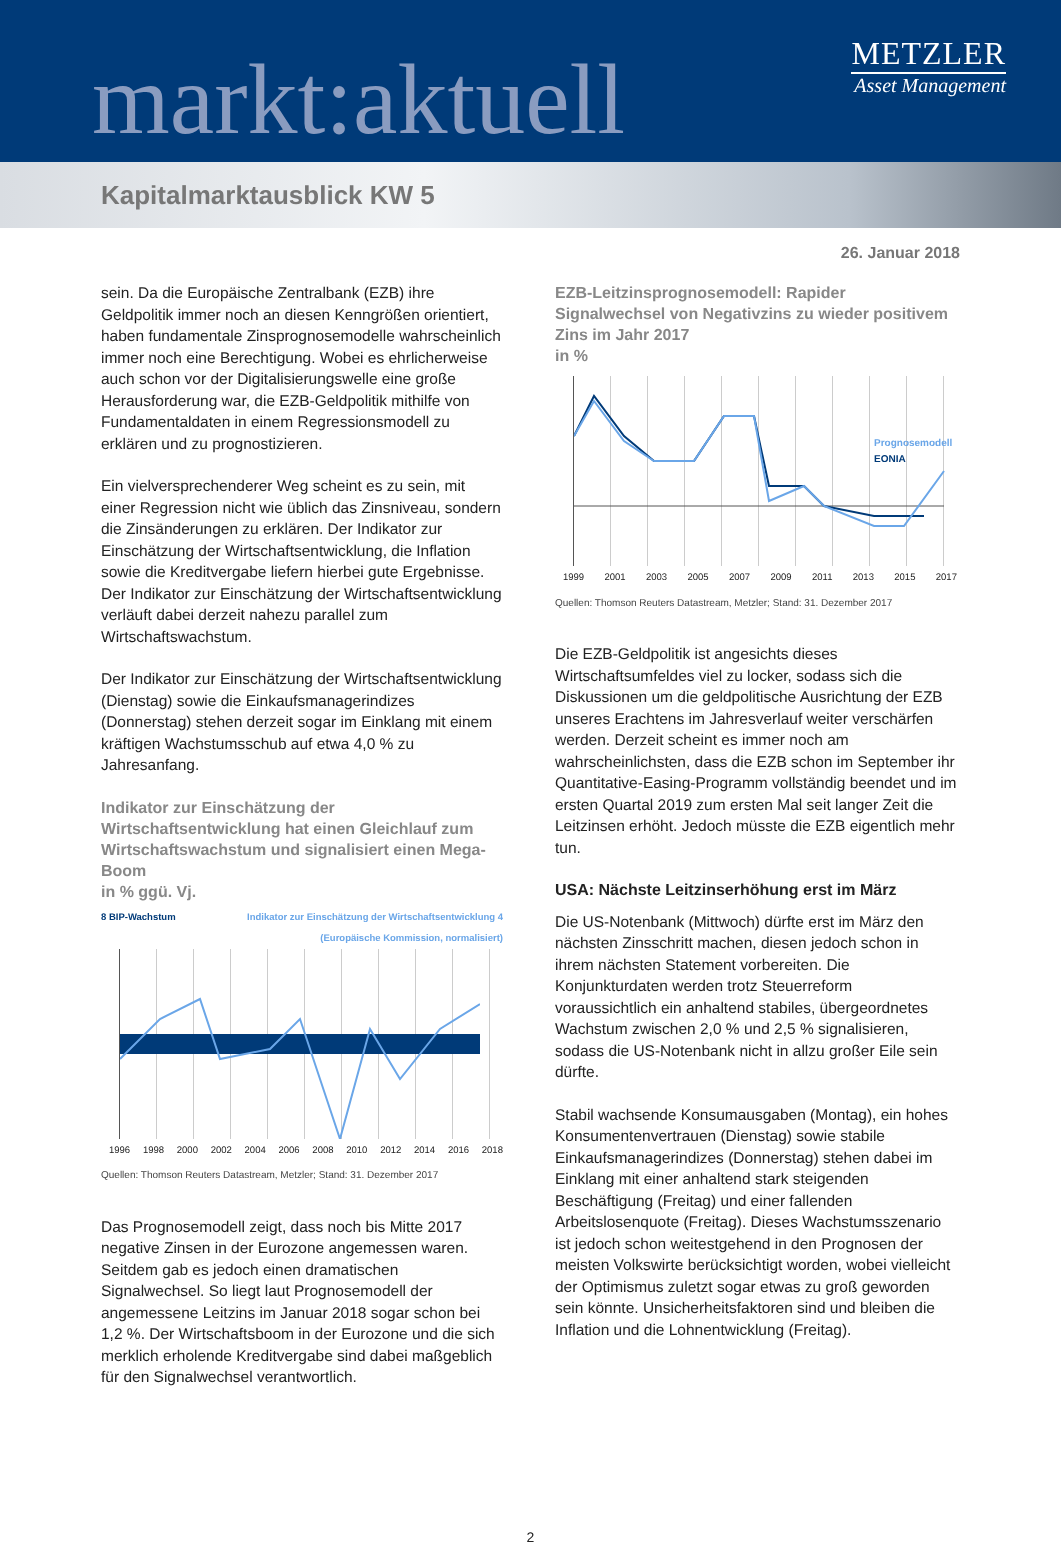markt:aktuell
METZLER
Asset Management
Kapitalmarktausblick KW 5
26. Januar 2018
sein. Da die Europäische Zentralbank (EZB) ihre Geldpolitik immer noch an diesen Kenngrößen orientiert, haben fundamentale Zinsprognosemodelle wahrscheinlich immer noch eine Berechtigung. Wobei es ehrlicherweise auch schon vor der Digitalisierungswelle eine große Herausforderung war, die EZB-Geldpolitik mithilfe von Fundamentaldaten in einem Regressionsmodell zu erklären und zu prognostizieren.
Ein vielversprechenderer Weg scheint es zu sein, mit einer Regression nicht wie üblich das Zinsniveau, sondern die Zinsänderungen zu erklären. Der Indikator zur Einschätzung der Wirtschaftsentwicklung, die Inflation sowie die Kreditvergabe liefern hierbei gute Ergebnisse. Der Indikator zur Einschätzung der Wirtschaftsentwicklung verläuft dabei derzeit nahezu parallel zum Wirtschaftswachstum.
Der Indikator zur Einschätzung der Wirtschaftsentwicklung (Dienstag) sowie die Einkaufsmanagerindizes (Donnerstag) stehen derzeit sogar im Einklang mit einem kräftigen Wachstumsschub auf etwa 4,0 % zu Jahresanfang.
Indikator zur Einschätzung der Wirtschaftsentwicklung hat einen Gleichlauf zum Wirtschaftswachstum und signalisiert einen Mega-Boom
in % ggü. Vj.
8 BIP-Wachstum Indikator zur Einschätzung der Wirtschaftsentwicklung 4
(Europäische Kommission, normalisiert)
1996 1998 2000 2002 2004 2006 2008 2010 2012 2014 2016 2018
Quellen: Thomson Reuters Datastream, Metzler; Stand: 31. Dezember 2017
Das Prognosemodell zeigt, dass noch bis Mitte 2017 negative Zinsen in der Eurozone angemessen waren. Seitdem gab es jedoch einen dramatischen Signalwechsel. So liegt laut Prognosemodell der angemessene Leitzins im Januar 2018 sogar schon bei 1,2 %. Der Wirtschaftsboom in der Eurozone und die sich merklich erholende Kreditvergabe sind dabei maßgeblich für den Signalwechsel verantwortlich.
EZB-Leitzinsprognosemodell: Rapider Signalwechsel von Negativzins zu wieder positivem Zins im Jahr 2017
in %
Prognosemodell
EONIA
1999 2001 2003 2005 2007 2009 2011 2013 2015 2017
Quellen: Thomson Reuters Datastream, Metzler; Stand: 31. Dezember 2017
Die EZB-Geldpolitik ist angesichts dieses Wirtschaftsumfeldes viel zu locker, sodass sich die Diskussionen um die geldpolitische Ausrichtung der EZB unseres Erachtens im Jahresverlauf weiter verschärfen werden. Derzeit scheint es immer noch am wahrscheinlichsten, dass die EZB schon im September ihr Quantitative-Easing-Programm vollständig beendet und im ersten Quartal 2019 zum ersten Mal seit langer Zeit die Leitzinsen erhöht. Jedoch müsste die EZB eigentlich mehr tun.
USA: Nächste Leitzinserhöhung erst im März
Die US-Notenbank (Mittwoch) dürfte erst im März den nächsten Zinsschritt machen, diesen jedoch schon in ihrem nächsten Statement vorbereiten. Die Konjunkturdaten werden trotz Steuerreform voraussichtlich ein anhaltend stabiles, übergeordnetes Wachstum zwischen 2,0 % und 2,5 % signalisieren, sodass die US-Notenbank nicht in allzu großer Eile sein dürfte.
Stabil wachsende Konsumausgaben (Montag), ein hohes Konsumentenvertrauen (Dienstag) sowie stabile Einkaufsmanagerindizes (Donnerstag) stehen dabei im Einklang mit einer anhaltend stark steigenden Beschäftigung (Freitag) und einer fallenden Arbeitslosenquote (Freitag). Dieses Wachstumsszenario ist jedoch schon weitestgehend in den Prognosen der meisten Volkswirte berücksichtigt worden, wobei vielleicht der Optimismus zuletzt sogar etwas zu groß geworden sein könnte. Unsicherheitsfaktoren sind und bleiben die Inflation und die Lohnentwicklung (Freitag).
2